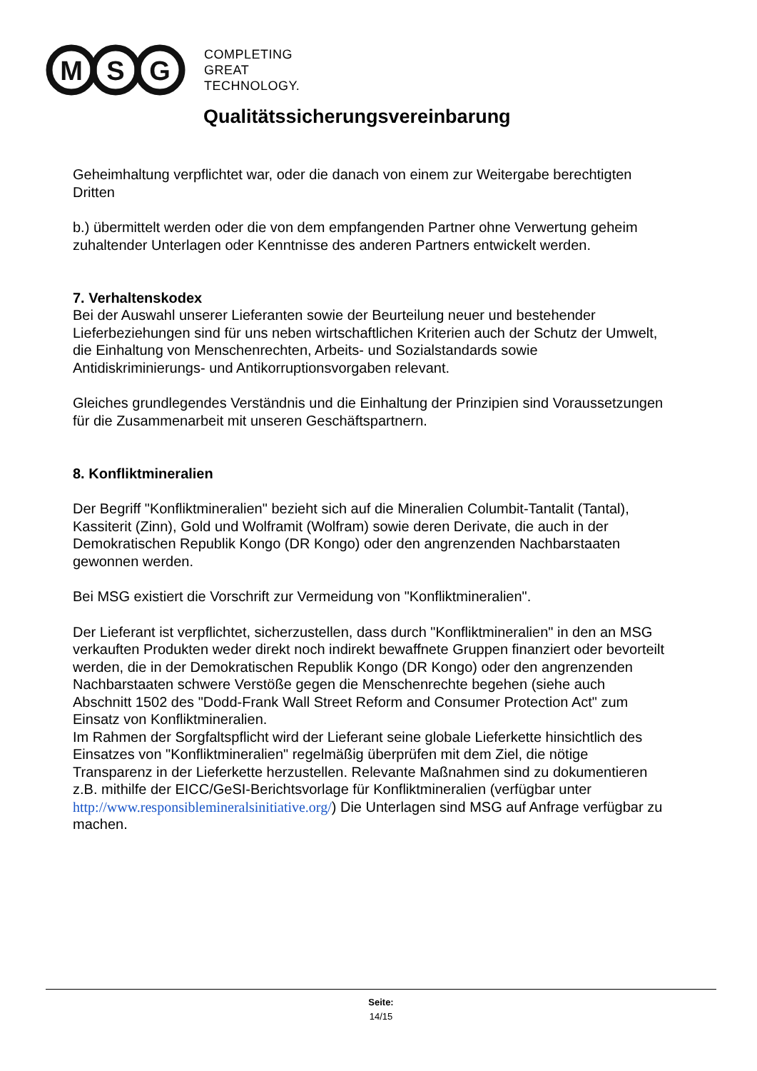M
S
G
COMPLETING
GREAT
TECHNOLOGY.
Qualitätssicherungsvereinbarung
Geheimhaltung verpflichtet war, oder die danach von einem zur Weitergabe berechtigten Dritten
b.) übermittelt werden oder die von dem empfangenden Partner ohne Verwertung geheim zuhaltender Unterlagen oder Kenntnisse des anderen Partners entwickelt werden.
7. Verhaltenskodex
Bei der Auswahl unserer Lieferanten sowie der Beurteilung neuer und bestehender Lieferbeziehungen sind für uns neben wirtschaftlichen Kriterien auch der Schutz der Umwelt, die Einhaltung von Menschenrechten, Arbeits- und Sozialstandards sowie Antidiskriminierungs- und Antikorruptionsvorgaben relevant.
Gleiches grundlegendes Verständnis und die Einhaltung der Prinzipien sind Voraussetzungen für die Zusammenarbeit mit unseren Geschäftspartnern.
8. Konfliktmineralien
Der Begriff "Konfliktmineralien" bezieht sich auf die Mineralien Columbit-Tantalit (Tantal), Kassiterit (Zinn), Gold und Wolframit (Wolfram) sowie deren Derivate, die auch in der Demokratischen Republik Kongo (DR Kongo) oder den angrenzenden Nachbarstaaten gewonnen werden.
Bei MSG existiert die Vorschrift zur Vermeidung von "Konfliktmineralien".
Der Lieferant ist verpflichtet, sicherzustellen, dass durch "Konfliktmineralien" in den an MSG verkauften Produkten weder direkt noch indirekt bewaffnete Gruppen finanziert oder bevorteilt werden, die in der Demokratischen Republik Kongo (DR Kongo) oder den angrenzenden Nachbarstaaten schwere Verstöße gegen die Menschenrechte begehen (siehe auch Abschnitt 1502 des "Dodd-Frank Wall Street Reform and Consumer Protection Act" zum Einsatz von Konfliktmineralien.
Im Rahmen der Sorgfaltspflicht wird der Lieferant seine globale Lieferkette hinsichtlich des Einsatzes von "Konfliktmineralien" regelmäßig überprüfen mit dem Ziel, die nötige Transparenz in der Lieferkette herzustellen. Relevante Maßnahmen sind zu dokumentieren z.B. mithilfe der EICC/GeSI-Berichtsvorlage für Konfliktmineralien (verfügbar unter http://www.responsiblemineralsinitiative.org/) Die Unterlagen sind MSG auf Anfrage verfügbar zu machen.
Seite:
14/15